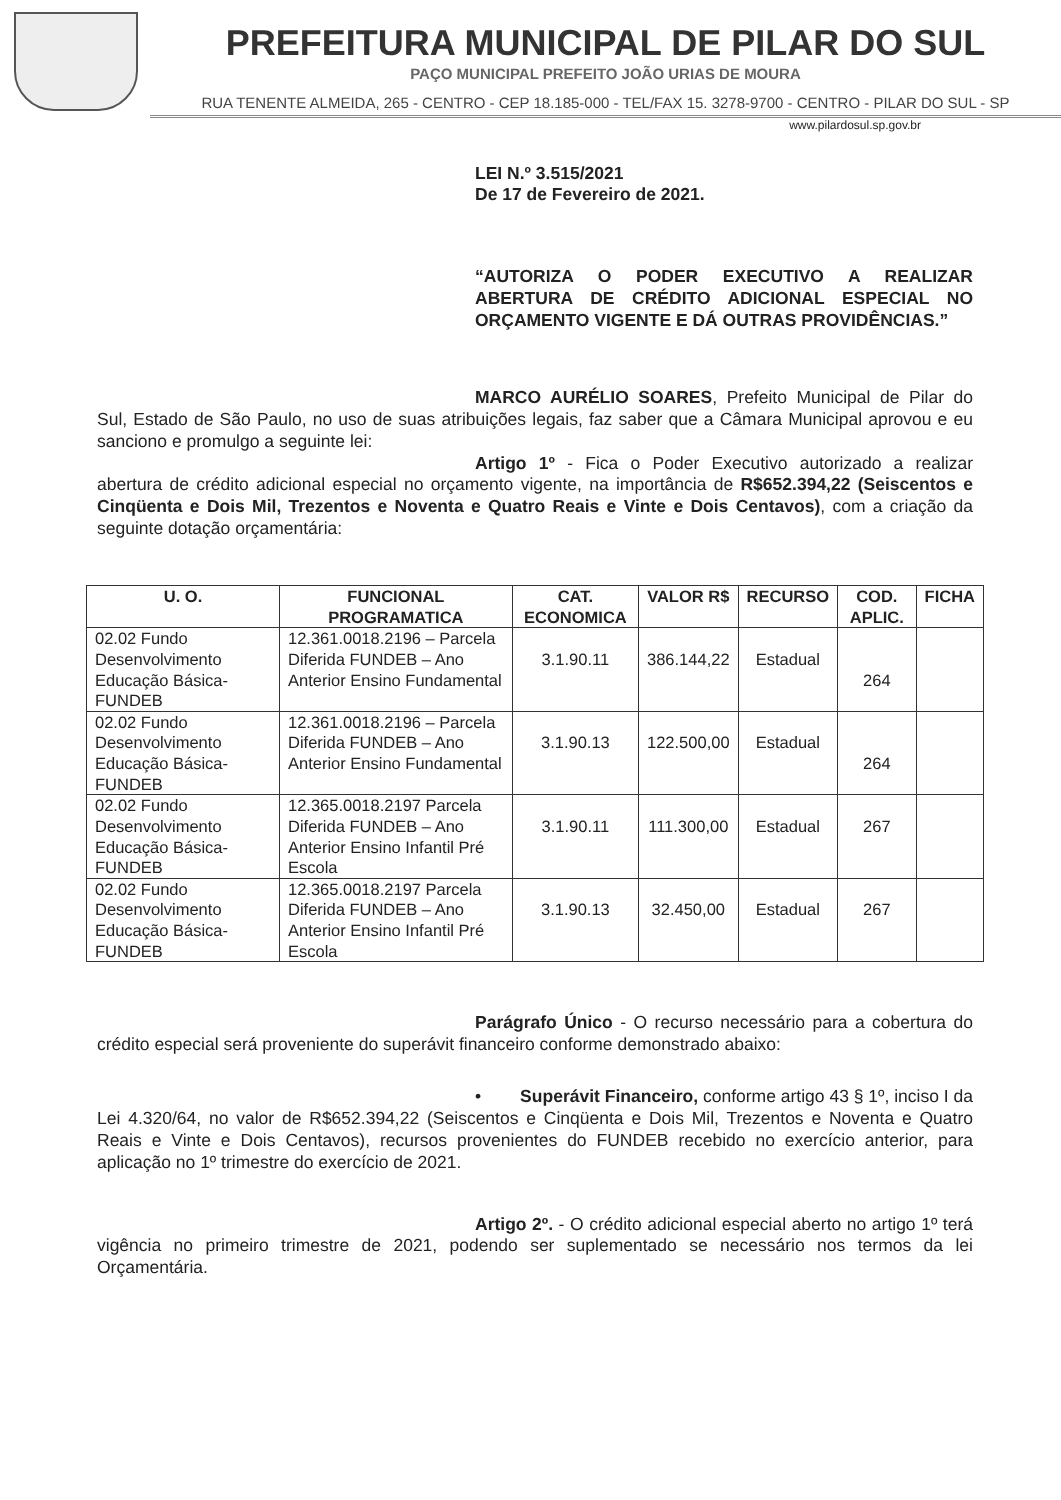PREFEITURA MUNICIPAL DE PILAR DO SUL
PAÇO MUNICIPAL PREFEITO JOÃO URIAS DE MOURA
RUA TENENTE ALMEIDA, 265 - CENTRO - CEP 18.185-000 - TEL/FAX 15. 3278-9700 - CENTRO - PILAR DO SUL - SP
www.pilardosul.sp.gov.br
LEI N.º 3.515/2021
De 17 de Fevereiro de 2021.
“AUTORIZA O PODER EXECUTIVO A REALIZAR ABERTURA DE CRÉDITO ADICIONAL ESPECIAL NO ORÇAMENTO VIGENTE E DÁ OUTRAS PROVIDÊNCIAS.”
MARCO AURÉLIO SOARES, Prefeito Municipal de Pilar do Sul, Estado de São Paulo, no uso de suas atribuições legais, faz saber que a Câmara Municipal aprovou e eu sanciono e promulgo a seguinte lei:
Artigo 1º - Fica o Poder Executivo autorizado a realizar abertura de crédito adicional especial no orçamento vigente, na importância de R$652.394,22 (Seiscentos e Cinqüenta e Dois Mil, Trezentos e Noventa e Quatro Reais e Vinte e Dois Centavos), com a criação da seguinte dotação orçamentária:
| U. O. | FUNCIONAL PROGRAMATICA | CAT. ECONOMICA | VALOR R$ | RECURSO | COD. APLIC. | FICHA |
| --- | --- | --- | --- | --- | --- | --- |
| 02.02 Fundo Desenvolvimento Educação Básica-FUNDEB | 12.361.0018.2196 – Parcela Diferida FUNDEB – Ano Anterior Ensino Fundamental | 3.1.90.11 | 386.144,22 | Estadual | 264 | |
| 02.02 Fundo Desenvolvimento Educação Básica-FUNDEB | 12.361.0018.2196 – Parcela Diferida FUNDEB – Ano Anterior Ensino Fundamental | 3.1.90.13 | 122.500,00 | Estadual | 264 | |
| 02.02 Fundo Desenvolvimento Educação Básica-FUNDEB | 12.365.0018.2197 Parcela Diferida FUNDEB – Ano Anterior Ensino Infantil Pré Escola | 3.1.90.11 | 111.300,00 | Estadual | 267 | |
| 02.02 Fundo Desenvolvimento Educação Básica-FUNDEB | 12.365.0018.2197 Parcela Diferida FUNDEB – Ano Anterior Ensino Infantil Pré Escola | 3.1.90.13 | 32.450,00 | Estadual | 267 | |
Parágrafo Único - O recurso necessário para a cobertura do crédito especial será proveniente do superávit financeiro conforme demonstrado abaixo:
• Superávit Financeiro, conforme artigo 43 § 1º, inciso I da Lei 4.320/64, no valor de R$652.394,22 (Seiscentos e Cinqüenta e Dois Mil, Trezentos e Noventa e Quatro Reais e Vinte e Dois Centavos), recursos provenientes do FUNDEB recebido no exercício anterior, para aplicação no 1º trimestre do exercício de 2021.
Artigo 2º. - O crédito adicional especial aberto no artigo 1º terá vigência no primeiro trimestre de 2021, podendo ser suplementado se necessário nos termos da lei Orçamentária.